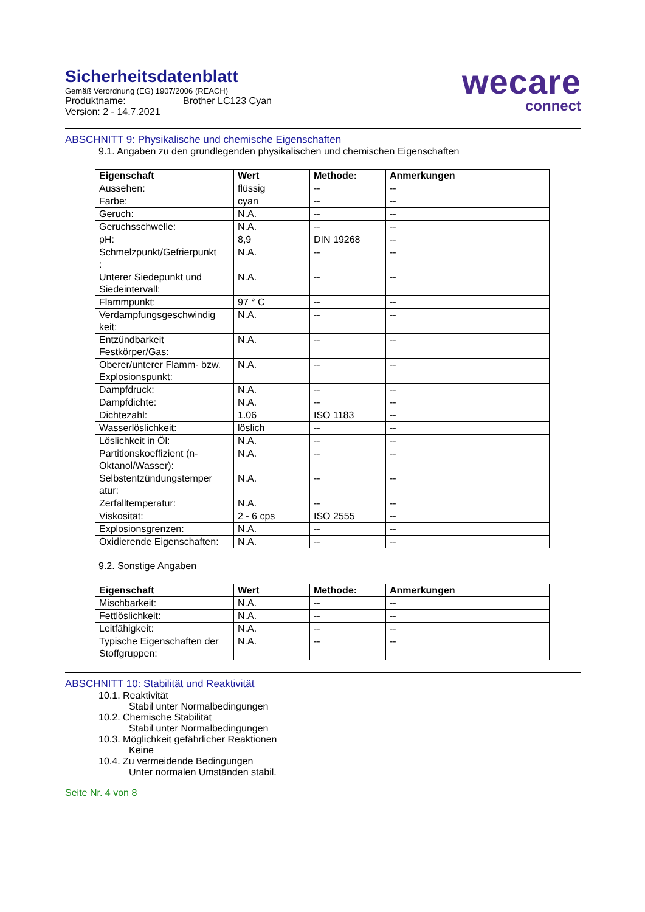Sicherheitsdatenblatt
Gemäß Verordnung (EG) 1907/2006 (REACH)
Produktname: Brother LC123 Cyan
Version: 2 - 14.7.2021
wecare
connect
ABSCHNITT 9: Physikalische und chemische Eigenschaften
9.1. Angaben zu den grundlegenden physikalischen und chemischen Eigenschaften
| Eigenschaft | Wert | Methode: | Anmerkungen |
| --- | --- | --- | --- |
| Aussehen: | flüssig | -- | -- |
| Farbe: | cyan | -- | -- |
| Geruch: | N.A. | -- | -- |
| Geruchsschwelle: | N.A. | -- | -- |
| pH: | 8,9 | DIN 19268 | -- |
| Schmelzpunkt/Gefrierpunkt : | N.A. | -- | -- |
| Unterer Siedepunkt und Siedeintervall: | N.A. | -- | -- |
| Flammpunkt: | 97 ° C | -- | -- |
| Verdampfungsgeschwindig keit: | N.A. | -- | -- |
| Entzündbarkeit Festkörper/Gas: | N.A. | -- | -- |
| Oberer/unterer Flamm- bzw. Explosionspunkt: | N.A. | -- | -- |
| Dampfdruck: | N.A. | -- | -- |
| Dampfdichte: | N.A. | -- | -- |
| Dichtezahl: | 1.06 | ISO 1183 | -- |
| Wasserlöslichkeit: | löslich | -- | -- |
| Löslichkeit in Öl: | N.A. | -- | -- |
| Partitionskoeffizient (n-Oktanol/Wasser): | N.A. | -- | -- |
| Selbstentzündungstemper atur: | N.A. | -- | -- |
| Zerfalltemperatur: | N.A. | -- | -- |
| Viskosität: | 2 - 6 cps | ISO 2555 | -- |
| Explosionsgrenzen: | N.A. | -- | -- |
| Oxidierende Eigenschaften: | N.A. | -- | -- |
9.2. Sonstige Angaben
| Eigenschaft | Wert | Methode: | Anmerkungen |
| --- | --- | --- | --- |
| Mischbarkeit: | N.A. | -- | -- |
| Fettlöslichkeit: | N.A. | -- | -- |
| Leitfähigkeit: | N.A. | -- | -- |
| Typische Eigenschaften der Stoffgruppen: | N.A. | -- | -- |
ABSCHNITT 10: Stabilität und Reaktivität
10.1. Reaktivität
Stabil unter Normalbedingungen
10.2. Chemische Stabilität
Stabil unter Normalbedingungen
10.3. Möglichkeit gefährlicher Reaktionen
Keine
10.4. Zu vermeidende Bedingungen
Unter normalen Umständen stabil.
Seite Nr. 4 von 8